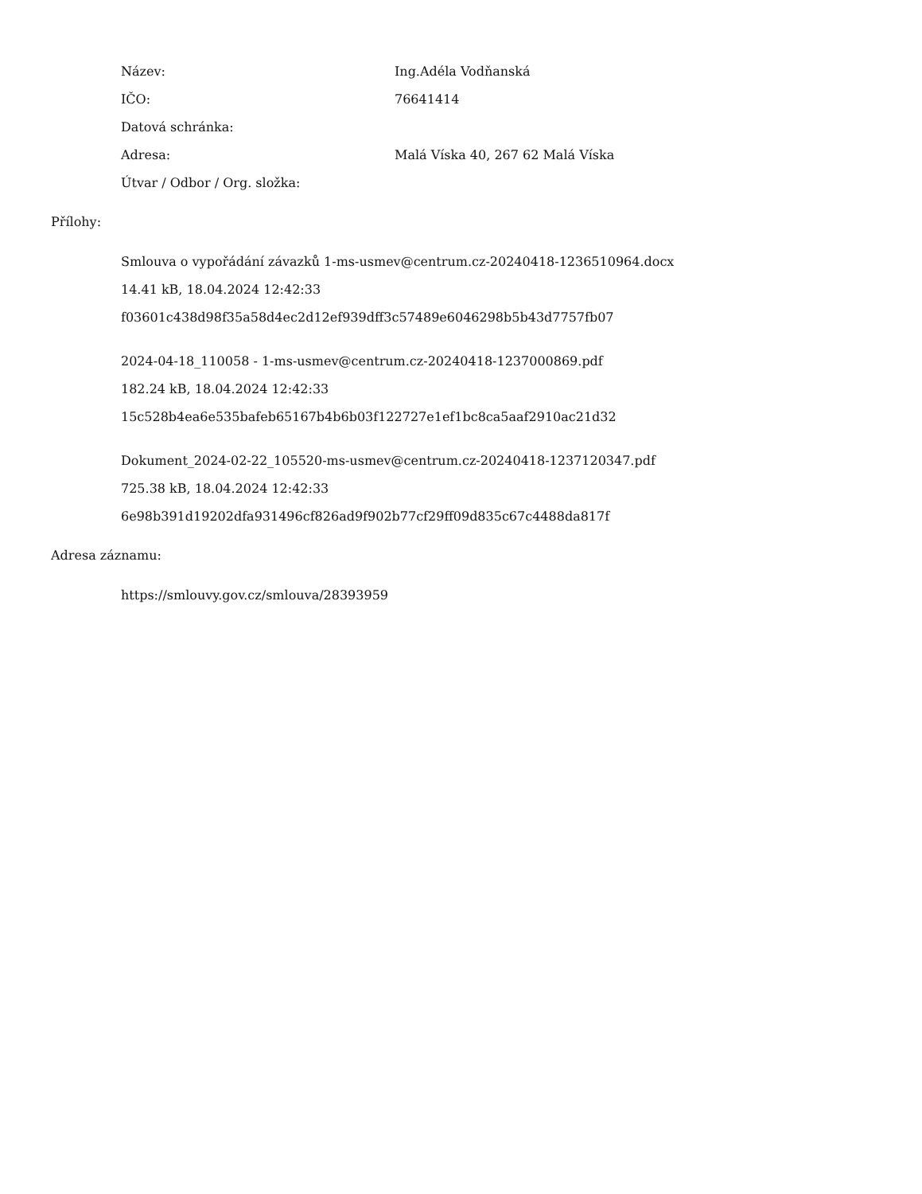| Název: | Ing.Adéla Vodňanská |
| IČO: | 76641414 |
| Datová schránka: | |
| Adresa: | Malá Víska 40, 267 62 Malá Víska |
| Útvar / Odbor / Org. složka: | |
Přílohy:
Smlouva o vypořádání závazků 1-ms-usmev@centrum.cz-20240418-1236510964.docx
14.41 kB, 18.04.2024 12:42:33
f03601c438d98f35a58d4ec2d12ef939dff3c57489e6046298b5b43d7757fb07
2024-04-18_110058 - 1-ms-usmev@centrum.cz-20240418-1237000869.pdf
182.24 kB, 18.04.2024 12:42:33
15c528b4ea6e535bafeb65167b4b6b03f122727e1ef1bc8ca5aaf2910ac21d32
Dokument_2024-02-22_105520-ms-usmev@centrum.cz-20240418-1237120347.pdf
725.38 kB, 18.04.2024 12:42:33
6e98b391d19202dfa931496cf826ad9f902b77cf29ff09d835c67c4488da817f
Adresa záznamu:
https://smlouvy.gov.cz/smlouva/28393959